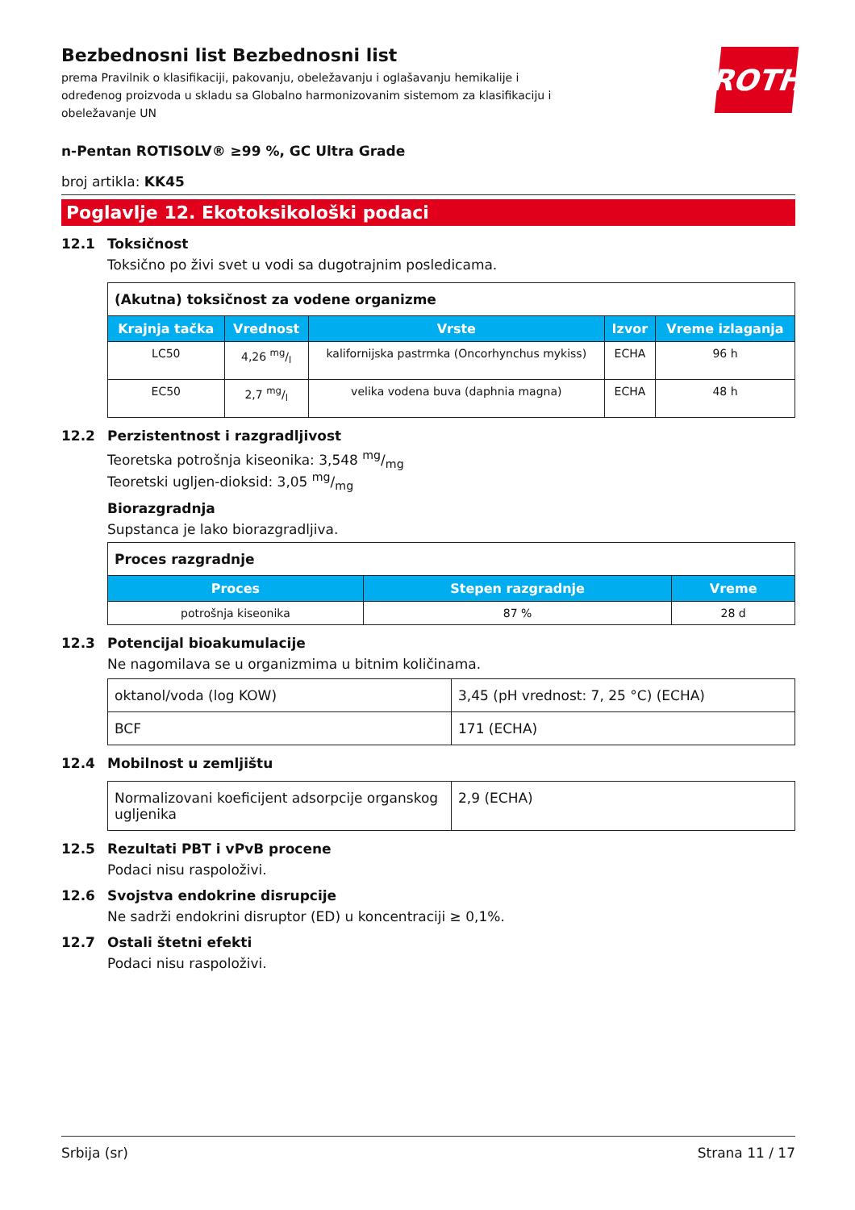ROTH
Bezbednosni list Bezbednosni list
prema Pravilnik o klasifikaciji, pakovanju, obeležavanju i oglašavanju hemikalije i određenog proizvoda u skladu sa Globalno harmonizovanim sistemom za klasifikaciju i obeležavanje UN
n-Pentan ROTISOLV® ≥99 %, GC Ultra Grade
broj artikla: KK45
Poglavlje 12. Ekotoksikološki podaci
12.1 Toksičnost
Toksično po živi svet u vodi sa dugotrajnim posledicama.
| (Akutna) toksičnost za vodene organizme | | | | |
| Krajnja tačka | Vrednost | Vrste | Izvor | Vreme izlaganja |
| LC50 | 4,26 mg/l | kalifornijska pastrmka (Oncorhynchus mykiss) | ECHA | 96 h |
| EC50 | 2,7 mg/l | velika vodena buva (daphnia magna) | ECHA | 48 h |
12.2 Perzistentnost i razgradljivost
Teoretska potrošnja kiseonika: 3,548 mg/mg
Teoretski ugljen-dioksid: 3,05 mg/mg
Biorazgradnja
Supstanca je lako biorazgradljiva.
| Proces razgradnje | | |
| Proces | Stepen razgradnje | Vreme |
| potrošnja kiseonika | 87 % | 28 d |
12.3 Potencijal bioakumulacije
Ne nagomilava se u organizmima u bitnim količinama.
| oktanol/voda (log KOW) | 3,45 (pH vrednost: 7, 25 °C) (ECHA) |
| BCF | 171 (ECHA) |
12.4 Mobilnost u zemljištu
| Normalizovani koeficijent adsorpcije organskog ugljenika | 2,9 (ECHA) |
12.5 Rezultati PBT i vPvB procene
Podaci nisu raspoloživi.
12.6 Svojstva endokrine disrupcije
Ne sadrži endokrini disruptor (ED) u koncentraciji ≥ 0,1%.
12.7 Ostali štetni efekti
Podaci nisu raspoloživi.
Srbija (sr) Strana 11 / 17